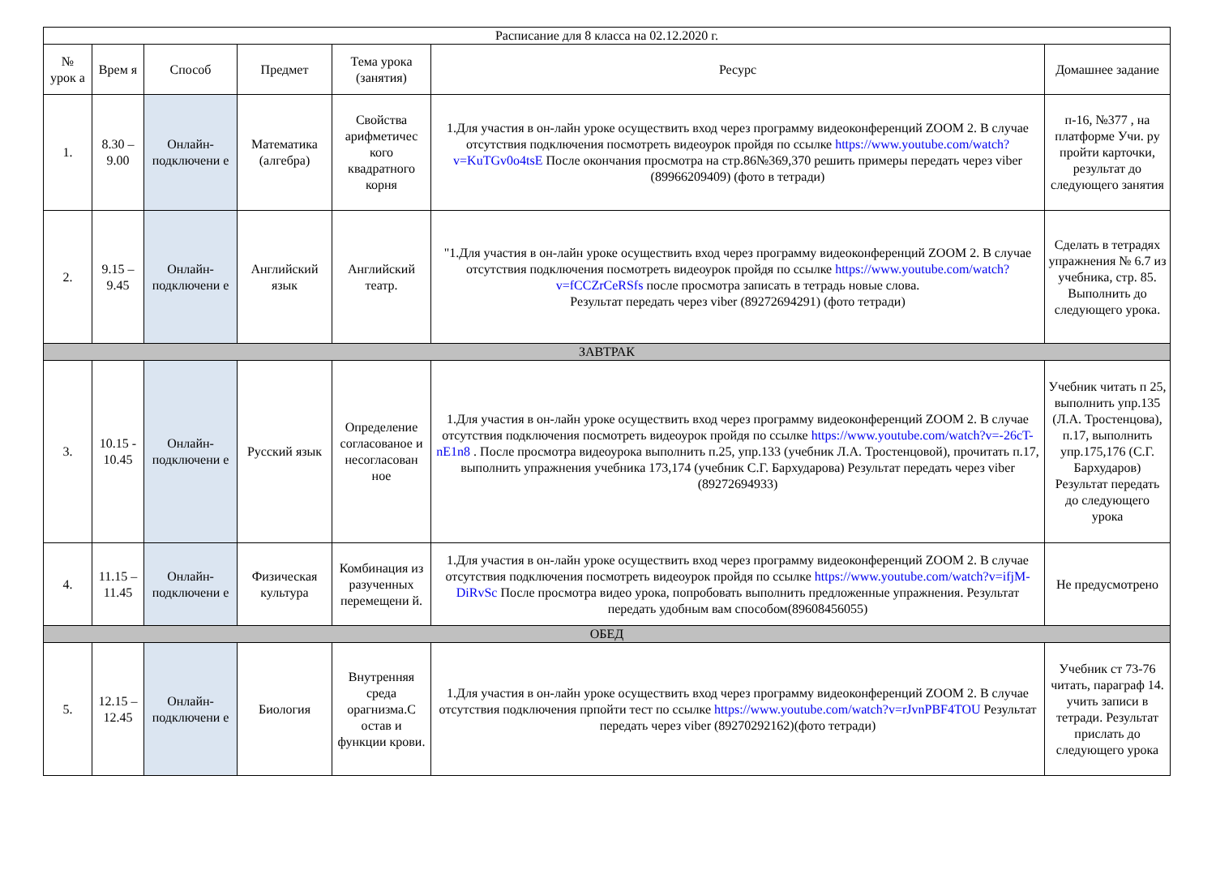| Расписание для 8 класса на 02.12.2020 г. | | | | | | |
| --- | --- | --- | --- | --- | --- | --- |
| № урок а | Врем я | Способ | Предмет | Тема урока (занятия) | Ресурс | Домашнее задание |
| 1. | 8.30 – 9.00 | Онлайн-подключени е | Математика (алгебра) | Свойства арифметичес кого квадратного корня | 1.Для участия в он-лайн уроке осуществить вход через программу видеоконференций ZOOM 2. В случае отсутствия подключения посмотреть видеоурок пройдя по ссылке https://www.youtube.com/watch?v=KuTGv0o4tsE После окончания просмотра на стр.86№369,370 решить примеры передать через viber (89966209409) (фото в тетради) | п-16, №377 , на платформе Учи. ру пройти карточки, результат до следующего занятия |
| 2. | 9.15 – 9.45 | Онлайн-подключени е | Английский язык | Английский театр. | "1.Для участия в он-лайн уроке осуществить вход через программу видеоконференций ZOOM 2. В случае отсутствия подключения посмотреть видеоурок пройдя по ссылке https://www.youtube.com/watch?v=fCCZrCeRSfs после просмотра записать в тетрадь новые слова. Результат передать через viber (89272694291) (фото тетради) | Сделать в тетрадях упражнения № 6.7 из учебника, стр. 85. Выполнить до следующего урока. |
| ЗАВТРАК | | | | | | |
| 3. | 10.15 - 10.45 | Онлайн-подключени е | Русский язык | Определение согласованое и несогласован ное | 1.Для участия в он-лайн уроке осуществить вход через программу видеоконференций ZOOM 2. В случае отсутствия подключения посмотреть видеоурок пройдя по ссылке https://www.youtube.com/watch?v=-26cT-nE1n8 . После просмотра видеоурока выполнить п.25, упр.133 (учебник Л.А. Тростенцовой), прочитать п.17, выполнить упражнения учебника 173,174 (учебник С.Г. Бархударова) Результат передать через viber (89272694933) | Учебник читать п 25, выполнить упр.135 (Л.А. Тростенцова), п.17, выполнить упр.175,176 (С.Г. Бархударов) Результат передать до следующего урока |
| 4. | 11.15 – 11.45 | Онлайн-подключени е | Физическая культура | Комбинация из разученных перемещени й. | 1.Для участия в он-лайн уроке осуществить вход через программу видеоконференций ZOOM 2. В случае отсутствия подключения посмотреть видеоурок пройдя по ссылке https://www.youtube.com/watch?v=ifjM-DiRvSc После просмотра видео урока, попробовать выполнить предложенные упражнения. Результат передать удобным вам способом(89608456055) | Не предусмотрено |
| ОБЕД | | | | | | |
| 5. | 12.15 – 12.45 | Онлайн-подключени е | Биология | Внутренняя среда орагнизма.С остав и функции крови. | 1.Для участия в он-лайн уроке осуществить вход через программу видеоконференций ZOOM 2. В случае отсутствия подключения прпойти тест по ссылке https://www.youtube.com/watch?v=rJvnPBF4TOU Результат передать через viber (89270292162)(фото тетради) | Учебник ст 73-76 читать, параграф 14. учить записи в тетради. Результат прислать до следующего урока |